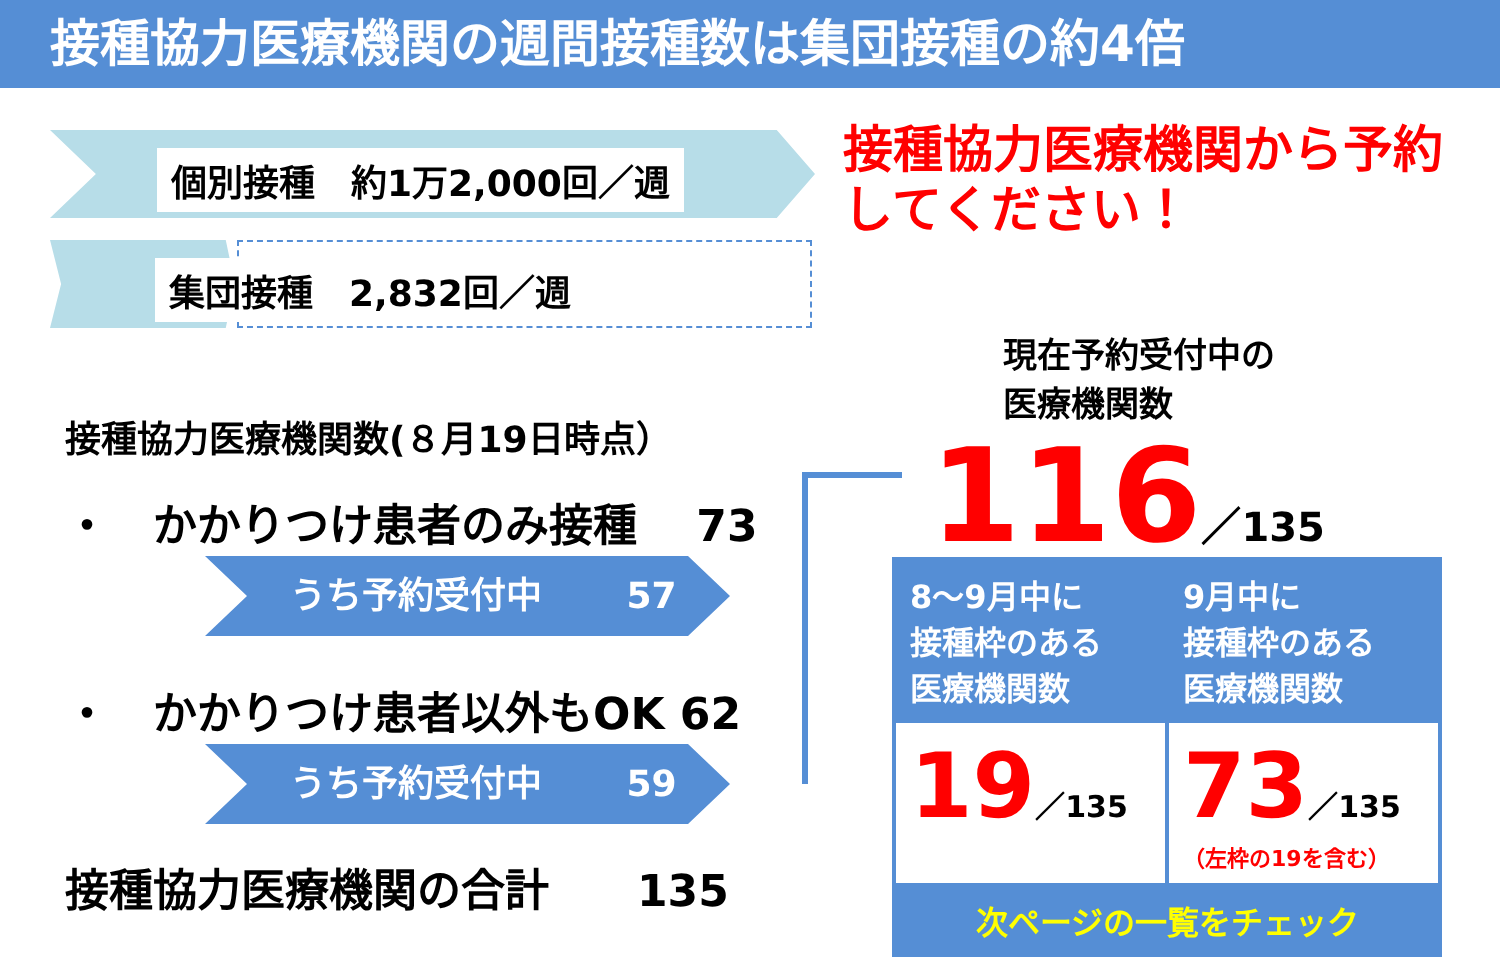接種協力医療機関の週間接種数は集団接種の約4倍
個別接種　約1万2,000回／週
集団接種　2,832回／週
接種協力医療機関から予約してください！
現在予約受付中の
医療機関数
116／135
接種協力医療機関数(８月19日時点）
・　かかりつけ患者のみ接種　 73
うち予約受付中　　 57
・　かかりつけ患者以外もOK 62
うち予約受付中　　 59
接種協力医療機関の合計　　135
| 8～9月中に 接種枠のある 医療機関数 | 9月中に 接種枠のある 医療機関数 |
| --- | --- |
| 19 ／135 | 73 ／135 （左枠の19を含む） |
| 次ページの一覧をチェック | |